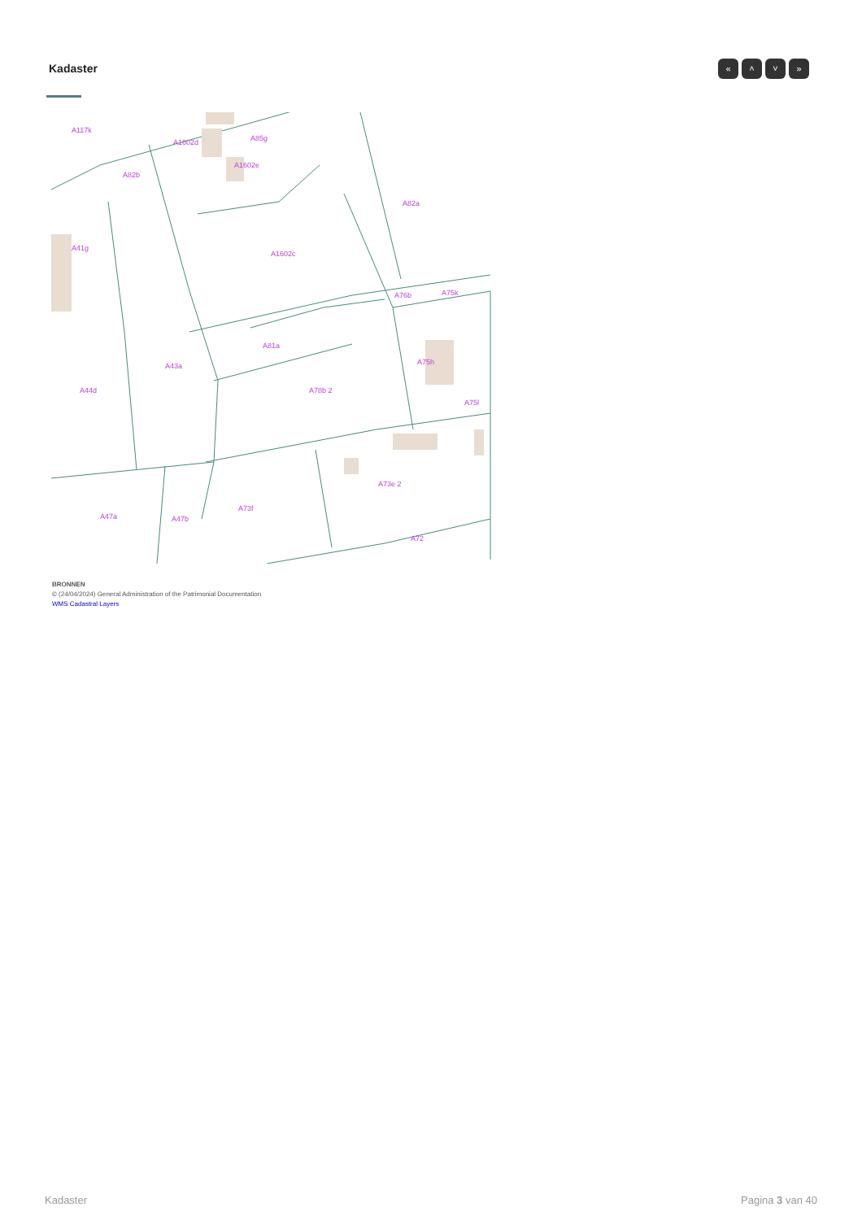Kadaster « ˄ ˅ »
A117k
A1602d
A85g
A1602e
A82b
A82a
A41g
A1602c
A76b
A75k
A81a
A75h
A43a
A44d
A78b 2
A75l
A73e 2
A73f
A47a
A47b
A72
BRONNEN
© (24/04/2024) General Administration of the Patrimonial Documentation
WMS Cadastral Layers
Kadaster Pagina 3 van 40